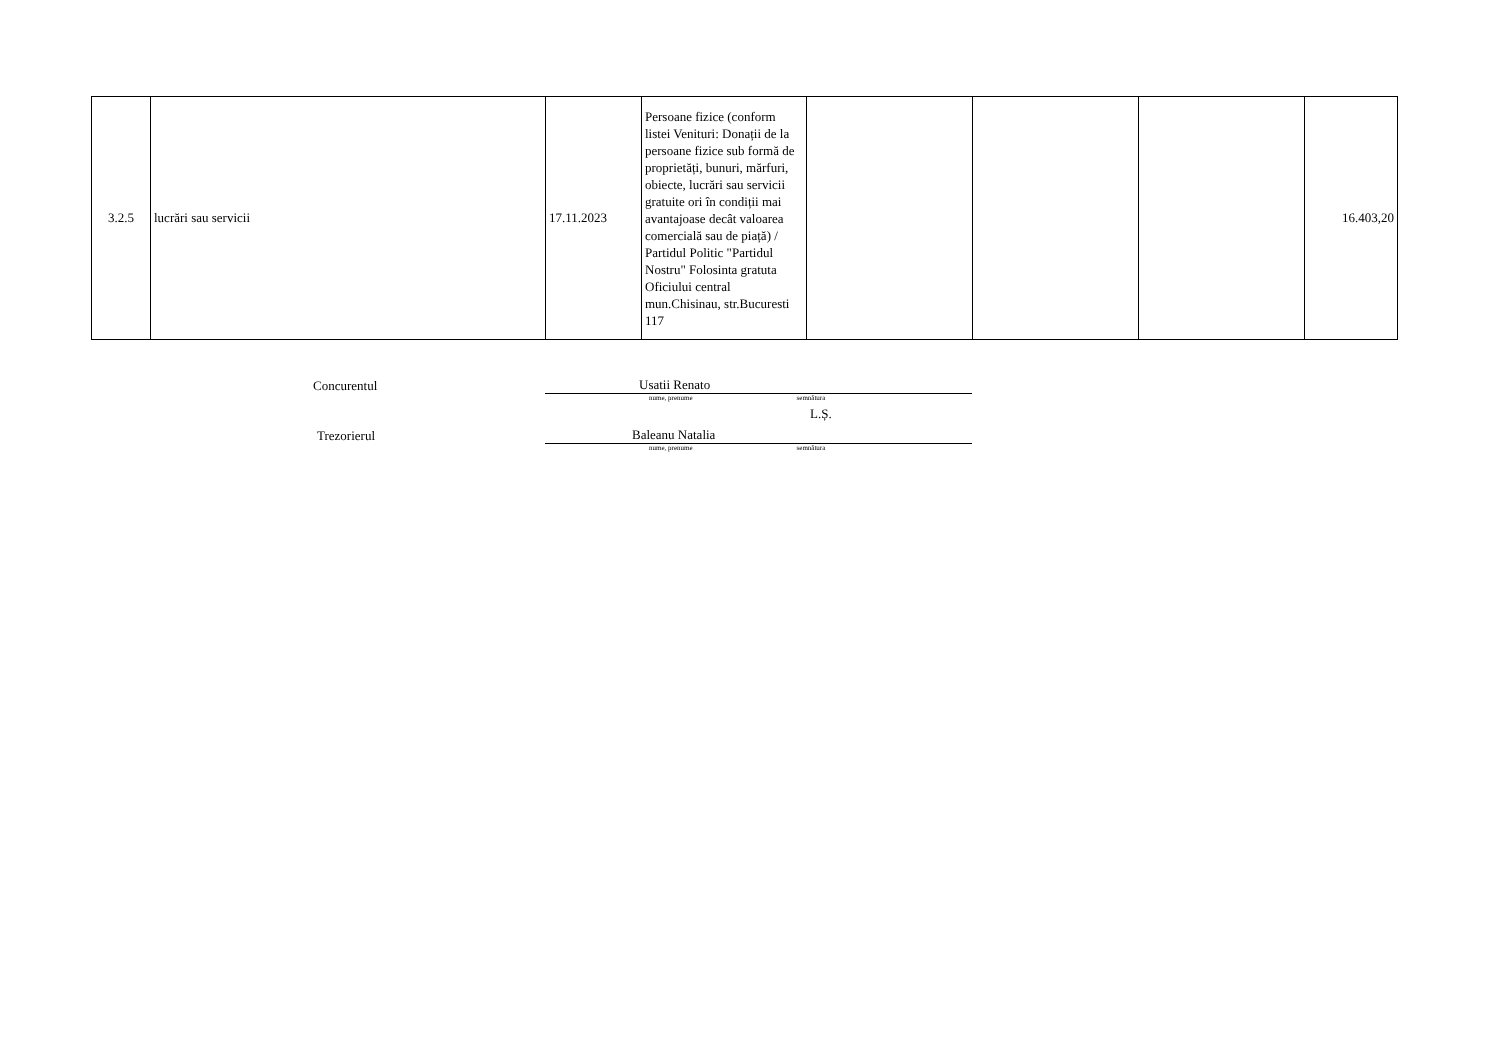| 3.2.5 | lucrări sau servicii | 17.11.2023 | Persoane fizice (conform listei Venituri: Donații de la persoane fizice sub formă de proprietăți, bunuri, mărfuri, obiecte, lucrări sau servicii gratuite ori în condiții mai avantajoase decât valoarea comercială sau de piață) / Partidul Politic "Partidul Nostru" Folosinta gratuta Oficiului central mun.Chisinau, str.Bucuresti 117 | | | | 16.403,20 |
Concurentul
Usatii Renato
nume, prenume semnătura
L.Ș.
Trezorierul
Baleanu Natalia
nume, prenume semnătura